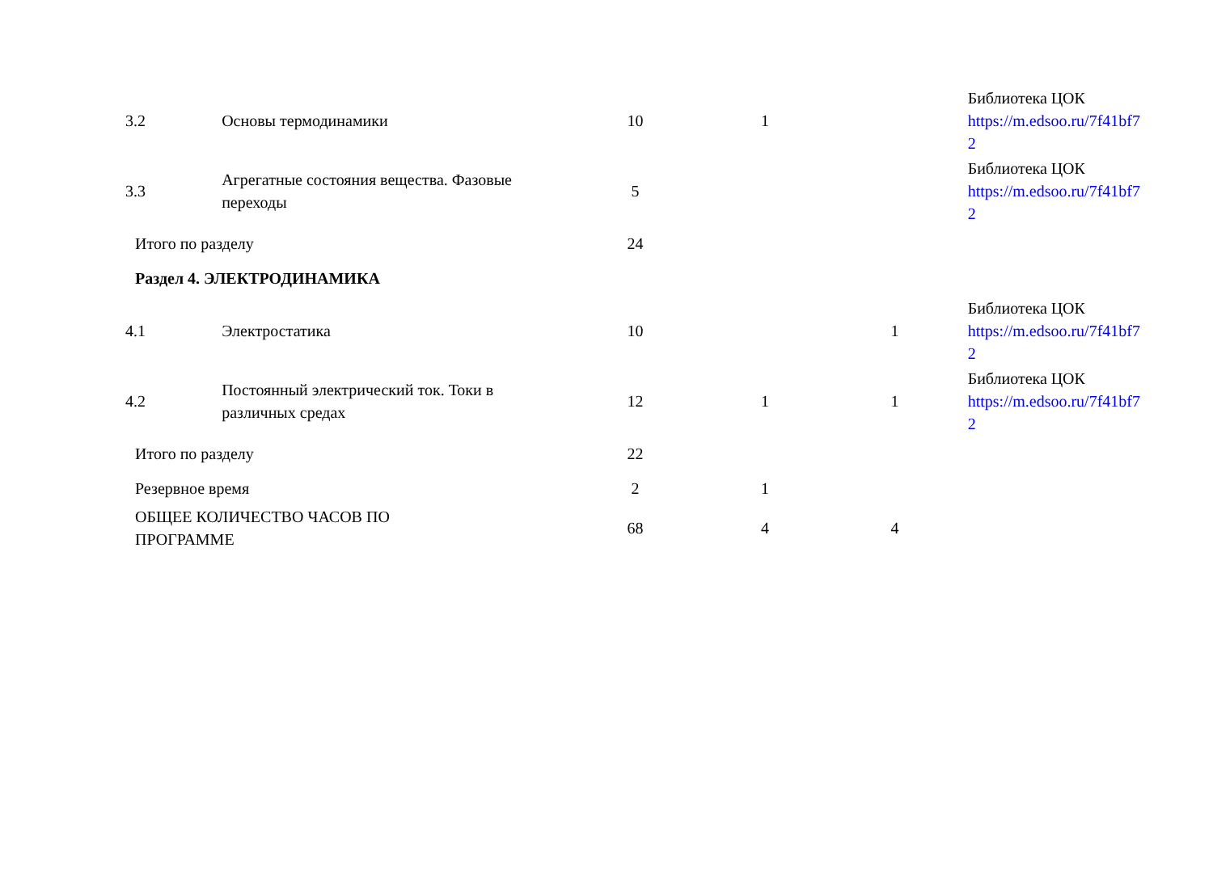| 3.2 | Основы термодинамики | 10 | 1 | | Библиотека ЦОК https://m.edsoo.ru/7f41bf7 2 |
| 3.3 | Агрегатные состояния вещества. Фазовые переходы | 5 | | | Библиотека ЦОК https://m.edsoo.ru/7f41bf7 2 |
| Итого по разделу | | 24 | | | |
| Раздел 4. ЭЛЕКТРОДИНАМИКА | | | | | |
| 4.1 | Электростатика | 10 | | 1 | Библиотека ЦОК https://m.edsoo.ru/7f41bf7 2 |
| 4.2 | Постоянный электрический ток. Токи в различных средах | 12 | 1 | 1 | Библиотека ЦОК https://m.edsoo.ru/7f41bf7 2 |
| Итого по разделу | | 22 | | | |
| Резервное время | | 2 | 1 | | |
| ОБЩЕЕ КОЛИЧЕСТВО ЧАСОВ ПО ПРОГРАММЕ | | 68 | 4 | 4 | |